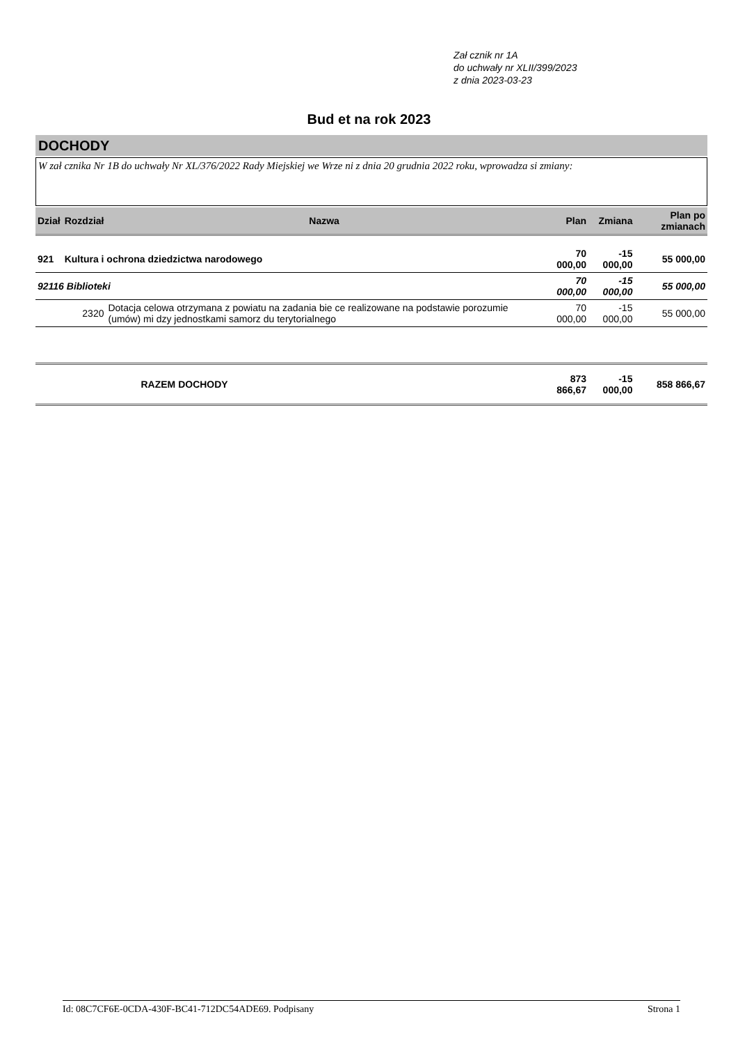Zał cznik nr 1A
do uchwały nr XLII/399/2023
z dnia 2023-03-23
Bud et na rok 2023
DOCHODY
W zał cznika Nr 1B do uchwały Nr XL/376/2022 Rady Miejskiej we Wrze ni z dnia 20 grudnia 2022 roku, wprowadza si zmiany:
| Dział | Rozdział | Nazwa | Plan | Zmiana | Plan po zmianach |
| --- | --- | --- | --- | --- | --- |
| 921 | Kultura i ochrona dziedzictwa narodowego | | 70 000,00 | -15 000,00 | 55 000,00 |
| 92116 Biblioteki | | | 70 000,00 | -15 000,00 | 55 000,00 |
| | 2320 | Dotacja celowa otrzymana z powiatu na zadania bie ce realizowane na podstawie porozumie (umów) mi dzy jednostkami samorz du terytorialnego | 70 000,00 | -15 000,00 | 55 000,00 |
| | | RAZEM DOCHODY | 873 866,67 | -15 000,00 | 858 866,67 |
Id: 08C7CF6E-0CDA-430F-BC41-712DC54ADE69. Podpisany Strona 1